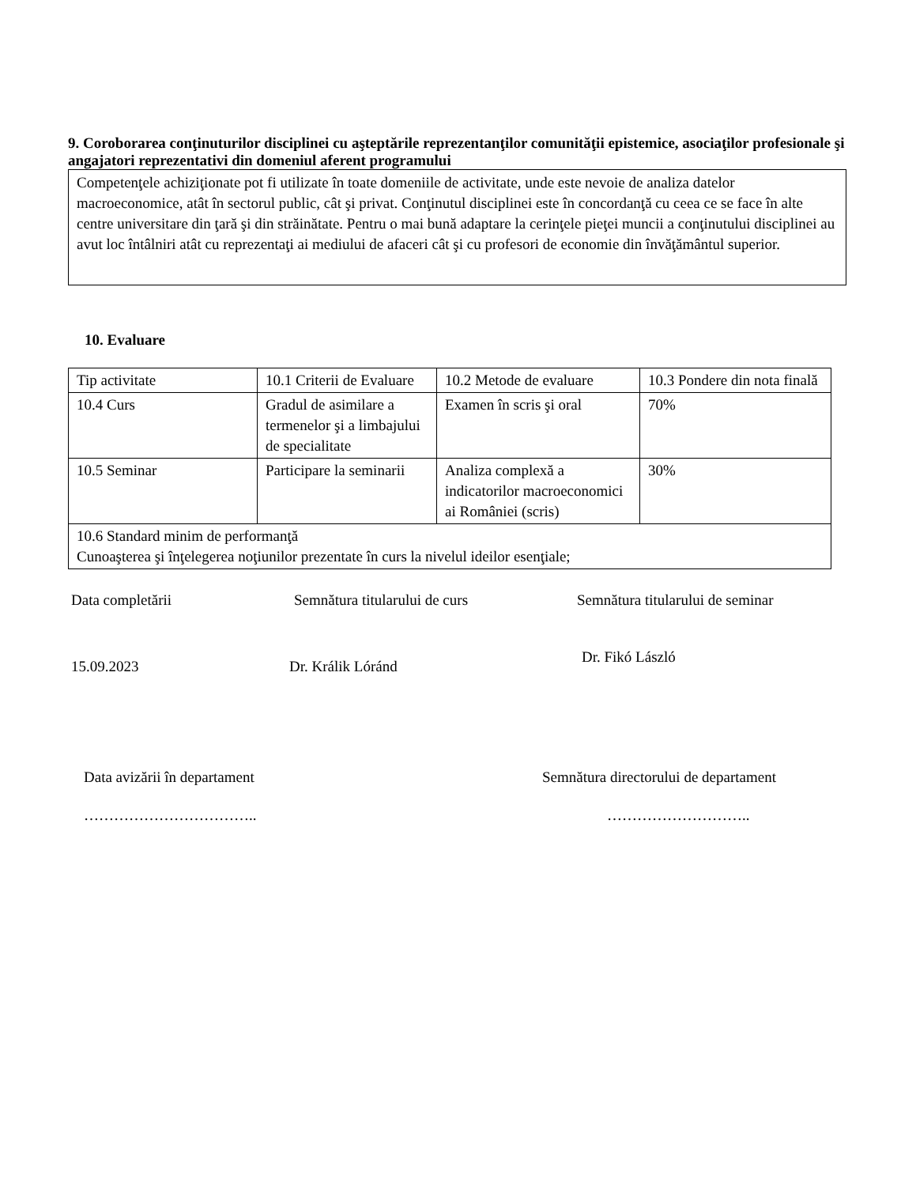9. Coroborarea conţinuturilor disciplinei cu aşteptările reprezentanţilor comunităţii epistemice, asociaţilor profesionale şi angajatori reprezentativi din domeniul aferent programului
Competenţele achiziţionate pot fi utilizate în toate domeniile de activitate, unde este nevoie de analiza datelor macroeconomice, atât în sectorul public, cât şi privat. Conţinutul disciplinei este în concordanţă cu ceea ce se face în alte centre universitare din ţară şi din străinătate. Pentru o mai bună adaptare la cerinţele pieţei muncii a conţinutului disciplinei au avut loc întâlniri atât cu reprezentaţi ai mediului de afaceri cât şi cu profesori de economie din învăţământul superior.
10. Evaluare
| Tip activitate | 10.1 Criterii de Evaluare | 10.2 Metode de evaluare | 10.3 Pondere din nota finală |
| 10.4 Curs | Gradul de asimilare a termenelor şi a limbajului de specialitate | Examen în scris şi oral | 70% |
| 10.5 Seminar | Participare la seminarii | Analiza complexă a indicatorilor macroeconomici ai României (scris) | 30% |
| 10.6 Standard minim de performanţă Cunoaşterea şi înţelegerea noţiunilor prezentate în curs la nivelul ideilor esenţiale; | | | |
Data completării Semnătura titularului de curs Semnătura titularului de seminar
15.09.2023 Dr. Králik Lóránd
Dr. Fikó László
Data avizării în departament Semnătura directorului de departament
…………………………….. ………………………..